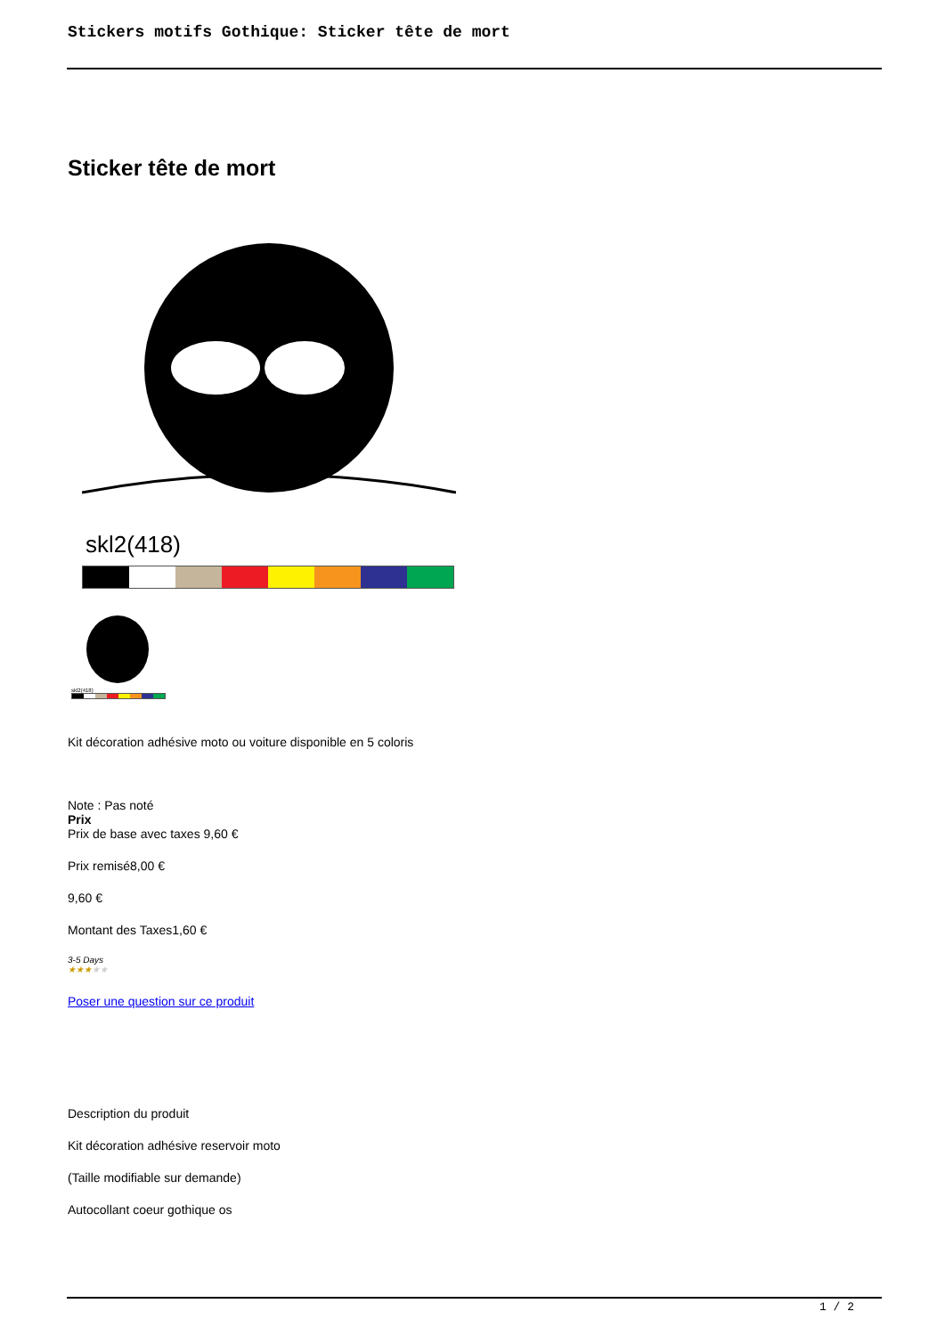Stickers motifs Gothique: Sticker tête de mort
Sticker tête de mort
skl2(418)
skl2(418)
Kit décoration adhésive moto ou voiture disponible en 5 coloris
Note : Pas noté
Prix
Prix de base avec taxes 9,60 €
Prix remisé8,00 €
9,60 €
Montant des Taxes1,60 €
3-5 Days
★★★★★
Poser une question sur ce produit
Description du produit
Kit décoration adhésive reservoir moto
(Taille modifiable sur demande)
Autocollant coeur gothique os
1 / 2